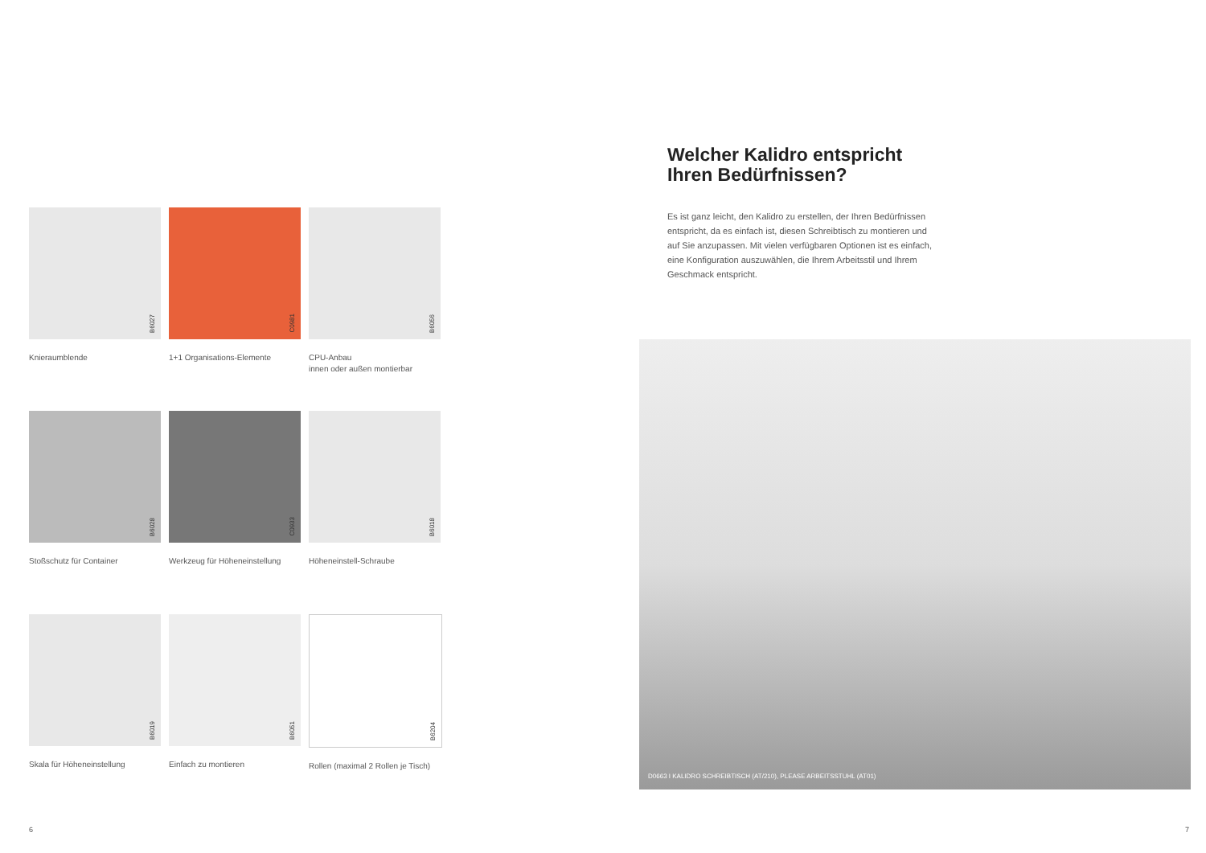B6027
Knieraumblende
C0981
1+1 Organisations-Elemente
B6056
CPU-Anbau
innen oder außen montierbar
B6028
Stoßschutz für Container
C0933
Werkzeug für Höheneinstellung
B6018
Höheneinstell-Schraube
B6019
Skala für Höheneinstellung
B6051
Einfach zu montieren
B6204
Rollen (maximal 2 Rollen je Tisch)
Welcher Kalidro entspricht Ihren Bedürfnissen?
Es ist ganz leicht, den Kalidro zu erstellen, der Ihren Bedürfnissen entspricht, da es einfach ist, diesen Schreibtisch zu montieren und auf Sie anzupassen. Mit vielen verfügbaren Optionen ist es einfach, eine Konfiguration auszuwählen, die Ihrem Arbeitsstil und Ihrem Geschmack entspricht.
D0663 I KALIDRO SCHREIBTISCH (AT/210), PLEASE ARBEITSSTUHL (AT01)
6 7